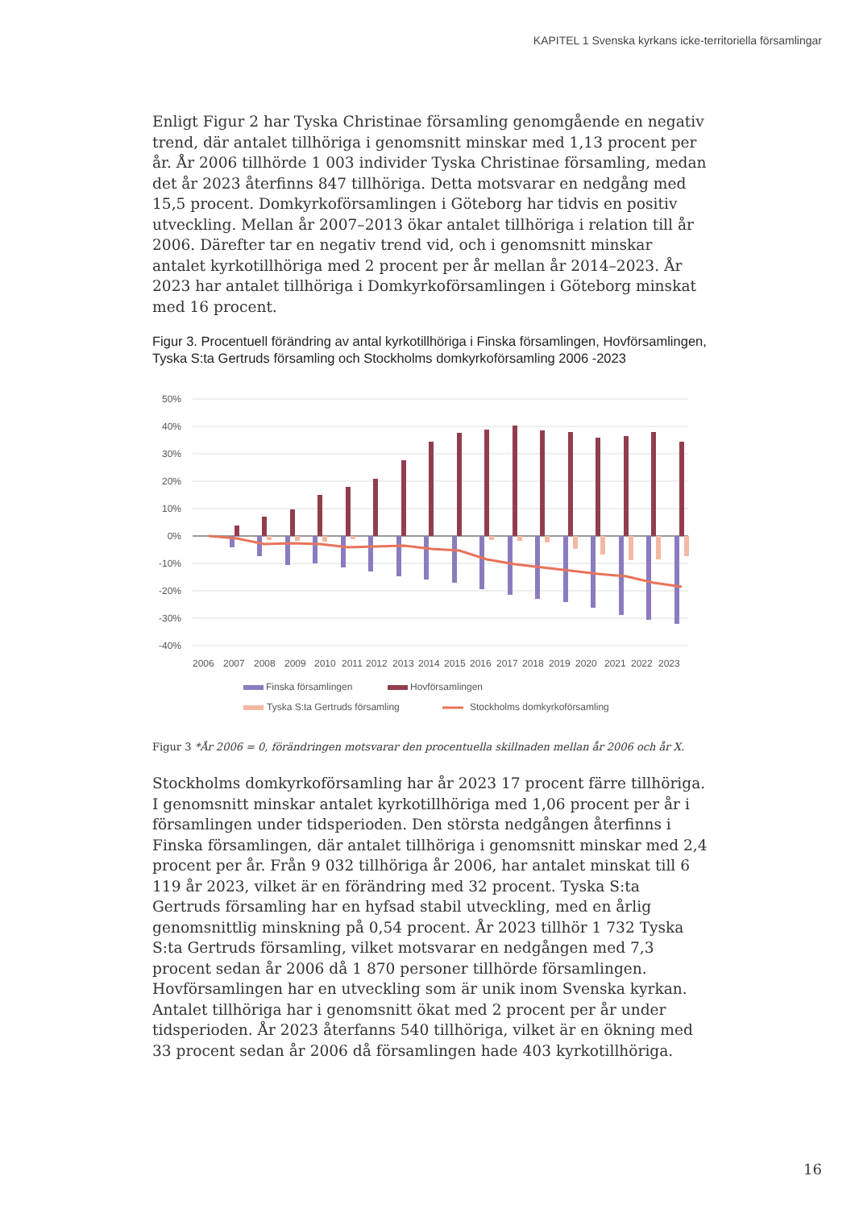KAPITEL 1 Svenska kyrkans icke-territoriella församlingar
Enligt Figur 2 har Tyska Christinae församling genomgående en negativ trend, där antalet tillhöriga i genomsnitt minskar med 1,13 procent per år. År 2006 tillhörde 1 003 individer Tyska Christinae församling, medan det år 2023 återfinns 847 tillhöriga. Detta motsvarar en nedgång med 15,5 procent. Domkyrkoförsamlingen i Göteborg har tidvis en positiv utveckling. Mellan år 2007–2013 ökar antalet tillhöriga i relation till år 2006. Därefter tar en negativ trend vid, och i genomsnitt minskar antalet kyrkotillhöriga med 2 procent per år mellan år 2014–2023. År 2023 har antalet tillhöriga i Domkyrkoförsamlingen i Göteborg minskat med 16 procent.
Figur 3. Procentuell förändring av antal kyrkotillhöriga i Finska församlingen, Hovförsamlingen, Tyska S:ta Gertruds församling och Stockholms domkyrkoförsamling 2006 -2023
50%
40%
30%
20%
10%
0%
-10%
-20%
-30%
-40%
2006
2007
2008
2009
2010
2011
2012
2013
2014
2015
2016
2017
2018
2019
2020
2021
2022
2023
Finska församlingen
Hovförsamlingen
Tyska S:ta Gertruds församling
Stockholms domkyrkoförsamling
Figur 3 *År 2006 = 0, förändringen motsvarar den procentuella skillnaden mellan år 2006 och år X.
Stockholms domkyrkoförsamling har år 2023 17 procent färre tillhöriga. I genomsnitt minskar antalet kyrkotillhöriga med 1,06 procent per år i församlingen under tidsperioden. Den största nedgången återfinns i Finska församlingen, där antalet tillhöriga i genomsnitt minskar med 2,4 procent per år. Från 9 032 tillhöriga år 2006, har antalet minskat till 6 119 år 2023, vilket är en förändring med 32 procent. Tyska S:ta Gertruds församling har en hyfsad stabil utveckling, med en årlig genomsnittlig minskning på 0,54 procent. År 2023 tillhör 1 732 Tyska S:ta Gertruds församling, vilket motsvarar en nedgången med 7,3 procent sedan år 2006 då 1 870 personer tillhörde församlingen. Hovförsamlingen har en utveckling som är unik inom Svenska kyrkan. Antalet tillhöriga har i genomsnitt ökat med 2 procent per år under tidsperioden. År 2023 återfanns 540 tillhöriga, vilket är en ökning med 33 procent sedan år 2006 då församlingen hade 403 kyrkotillhöriga.
16